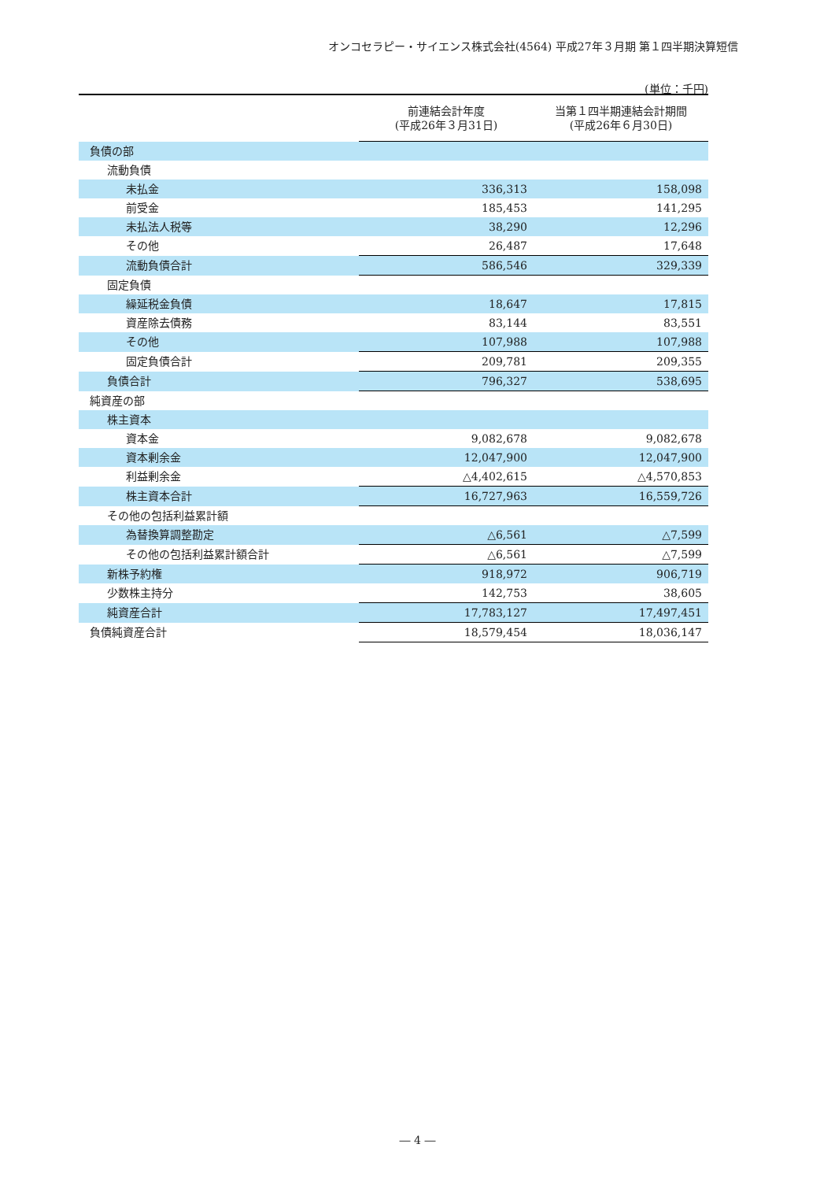オンコセラピー・サイエンス株式会社(4564) 平成27年３月期 第１四半期決算短信
(単位：千円)
| | 前連結会計年度 (平成26年３月31日) | 当第１四半期連結会計期間 (平成26年６月30日) |
| --- | --- | --- |
| 負債の部 | | |
| 流動負債 | | |
| 未払金 | 336,313 | 158,098 |
| 前受金 | 185,453 | 141,295 |
| 未払法人税等 | 38,290 | 12,296 |
| その他 | 26,487 | 17,648 |
| 流動負債合計 | 586,546 | 329,339 |
| 固定負債 | | |
| 繰延税金負債 | 18,647 | 17,815 |
| 資産除去債務 | 83,144 | 83,551 |
| その他 | 107,988 | 107,988 |
| 固定負債合計 | 209,781 | 209,355 |
| 負債合計 | 796,327 | 538,695 |
| 純資産の部 | | |
| 株主資本 | | |
| 資本金 | 9,082,678 | 9,082,678 |
| 資本剰余金 | 12,047,900 | 12,047,900 |
| 利益剰余金 | △4,402,615 | △4,570,853 |
| 株主資本合計 | 16,727,963 | 16,559,726 |
| その他の包括利益累計額 | | |
| 為替換算調整勘定 | △6,561 | △7,599 |
| その他の包括利益累計額合計 | △6,561 | △7,599 |
| 新株予約権 | 918,972 | 906,719 |
| 少数株主持分 | 142,753 | 38,605 |
| 純資産合計 | 17,783,127 | 17,497,451 |
| 負債純資産合計 | 18,579,454 | 18,036,147 |
― 4 ―